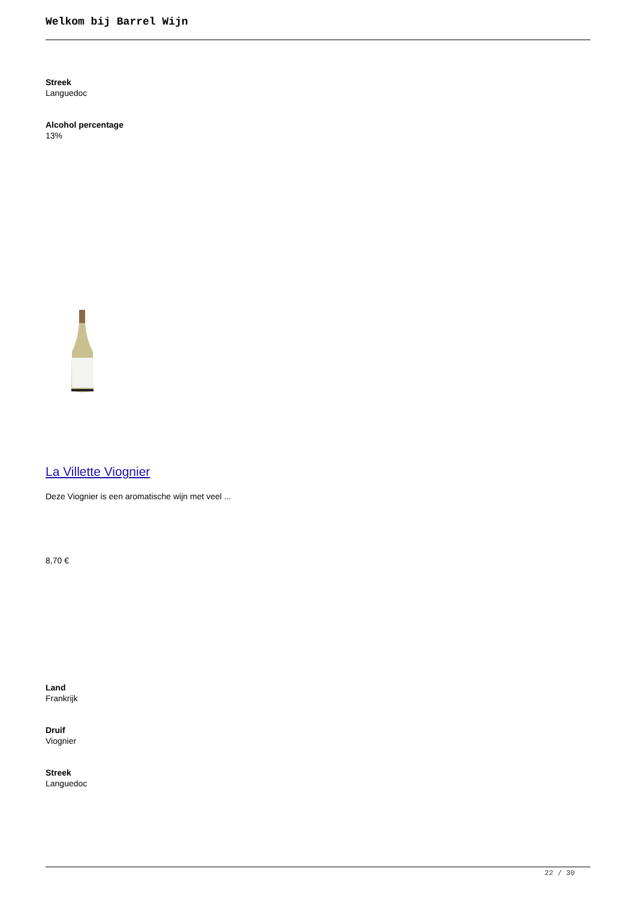Welkom bij Barrel Wijn
Streek
Languedoc
Alcohol percentage
13%
La Villette Viognier
Deze Viognier is een aromatische wijn met veel ...
8,70 €
Land
Frankrijk
Druif
Viognier
Streek
Languedoc
22 / 30